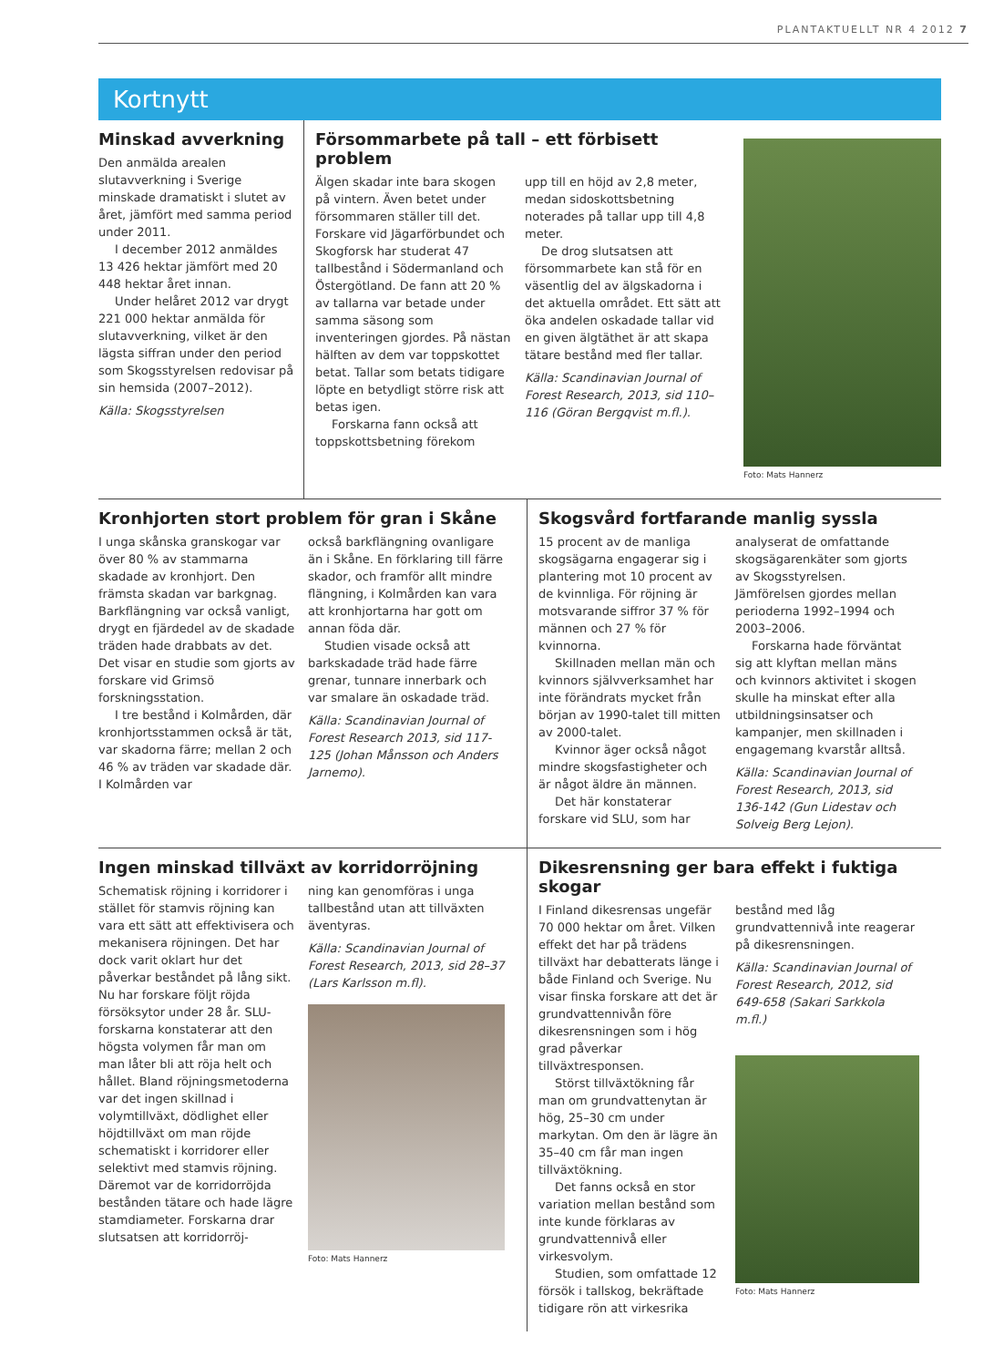PLANTAKTUELLT NR 4 2012 7
Kortnytt
Minskad avverkning
Den anmälda arealen slutavverkning i Sverige minskade dramatiskt i slutet av året, jämfört med samma period under 2011.
I december 2012 anmäldes 13 426 hektar jämfört med 20 448 hektar året innan.
Under helåret 2012 var drygt 221 000 hektar anmälda för slutavverkning, vilket är den lägsta siffran under den period som Skogsstyrelsen redovisar på sin hemsida (2007–2012).
Källa: Skogsstyrelsen
Försommarbete på tall – ett förbisett problem
Älgen skadar inte bara skogen på vintern. Även betet under försommaren ställer till det. Forskare vid Jägarförbundet och Skogforsk har studerat 47 tallbestånd i Södermanland och Östergötland. De fann att 20 % av tallarna var betade under samma säsong som inventeringen gjordes. På nästan hälften av dem var toppskottet betat. Tallar som betats tidigare löpte en betydligt större risk att betas igen.
Forskarna fann också att toppskottsbetning förekom
upp till en höjd av 2,8 meter, medan sidoskottsbetning noterades på tallar upp till 4,8 meter.
De drog slutsatsen att försommarbete kan stå för en väsentlig del av älgskadorna i det aktuella området. Ett sätt att öka andelen oskadade tallar vid en given älgtäthet är att skapa tätare bestånd med fler tallar.
Källa: Scandinavian Journal of Forest Research, 2013, sid 110–116 (Göran Bergqvist m.fl.).
Foto: Mats Hannerz
Kronhjorten stort problem för gran i Skåne
I unga skånska granskogar var över 80 % av stammarna skadade av kronhjort. Den främsta skadan var barkgnag. Barkflängning var också vanligt, drygt en fjärdedel av de skadade träden hade drabbats av det. Det visar en studie som gjorts av forskare vid Grimsö forskningsstation.
I tre bestånd i Kolmården, där kronhjortsstammen också är tät, var skadorna färre; mellan 2 och 46 % av träden var skadade där. I Kolmården var
också barkflängning ovanligare än i Skåne. En förklaring till färre skador, och framför allt mindre flängning, i Kolmården kan vara att kronhjortarna har gott om annan föda där.
Studien visade också att barkskadade träd hade färre grenar, tunnare innerbark och var smalare än oskadade träd.
Källa: Scandinavian Journal of Forest Research 2013, sid 117-125 (Johan Månsson och Anders Jarnemo).
Skogsvård fortfarande manlig syssla
15 procent av de manliga skogsägarna engagerar sig i plantering mot 10 procent av de kvinnliga. För röjning är motsvarande siffror 37 % för männen och 27 % för kvinnorna.
Skillnaden mellan män och kvinnors självverksamhet har inte förändrats mycket från början av 1990-talet till mitten av 2000-talet.
Kvinnor äger också något mindre skogsfastigheter och är något äldre än männen.
Det här konstaterar forskare vid SLU, som har
analyserat de omfattande skogsägarenkäter som gjorts av Skogsstyrelsen. Jämförelsen gjordes mellan perioderna 1992–1994 och 2003–2006.
Forskarna hade förväntat sig att klyftan mellan mäns och kvinnors aktivitet i skogen skulle ha minskat efter alla utbildningsinsatser och kampanjer, men skillnaden i engagemang kvarstår alltså.
Källa: Scandinavian Journal of Forest Research, 2013, sid 136-142 (Gun Lidestav och Solveig Berg Lejon).
Ingen minskad tillväxt av korridorröjning
Schematisk röjning i korridorer i stället för stamvis röjning kan vara ett sätt att effektivisera och mekanisera röjningen. Det har dock varit oklart hur det påverkar beståndet på lång sikt. Nu har forskare följt röjda försöksytor under 28 år. SLU-forskarna konstaterar att den högsta volymen får man om man låter bli att röja helt och hållet. Bland röjningsmetoderna var det ingen skillnad i volymtillväxt, dödlighet eller höjdtillväxt om man röjde schematiskt i korridorer eller selektivt med stamvis röjning. Däremot var de korridorröjda bestånden tätare och hade lägre stamdiameter. Forskarna drar slutsatsen att korridorröj-
ning kan genomföras i unga tallbestånd utan att tillväxten äventyras.
Källa: Scandinavian Journal of Forest Research, 2013, sid 28–37 (Lars Karlsson m.fl).
Foto: Mats Hannerz
Dikesrensning ger bara effekt i fuktiga skogar
I Finland dikesrensas ungefär 70 000 hektar om året. Vilken effekt det har på trädens tillväxt har debatterats länge i både Finland och Sverige. Nu visar finska forskare att det är grundvattennivån före dikesrensningen som i hög grad påverkar tillväxtresponsen.
Störst tillväxtökning får man om grundvattenytan är hög, 25–30 cm under markytan. Om den är lägre än 35–40 cm får man ingen tillväxtökning.
Det fanns också en stor variation mellan bestånd som inte kunde förklaras av grundvattennivå eller virkesvolym.
Studien, som omfattade 12 försök i tallskog, bekräftade tidigare rön att virkesrika
bestånd med låg grundvattennivå inte reagerar på dikesrensningen.
Källa: Scandinavian Journal of Forest Research, 2012, sid 649-658 (Sakari Sarkkola m.fl.)
Foto: Mats Hannerz